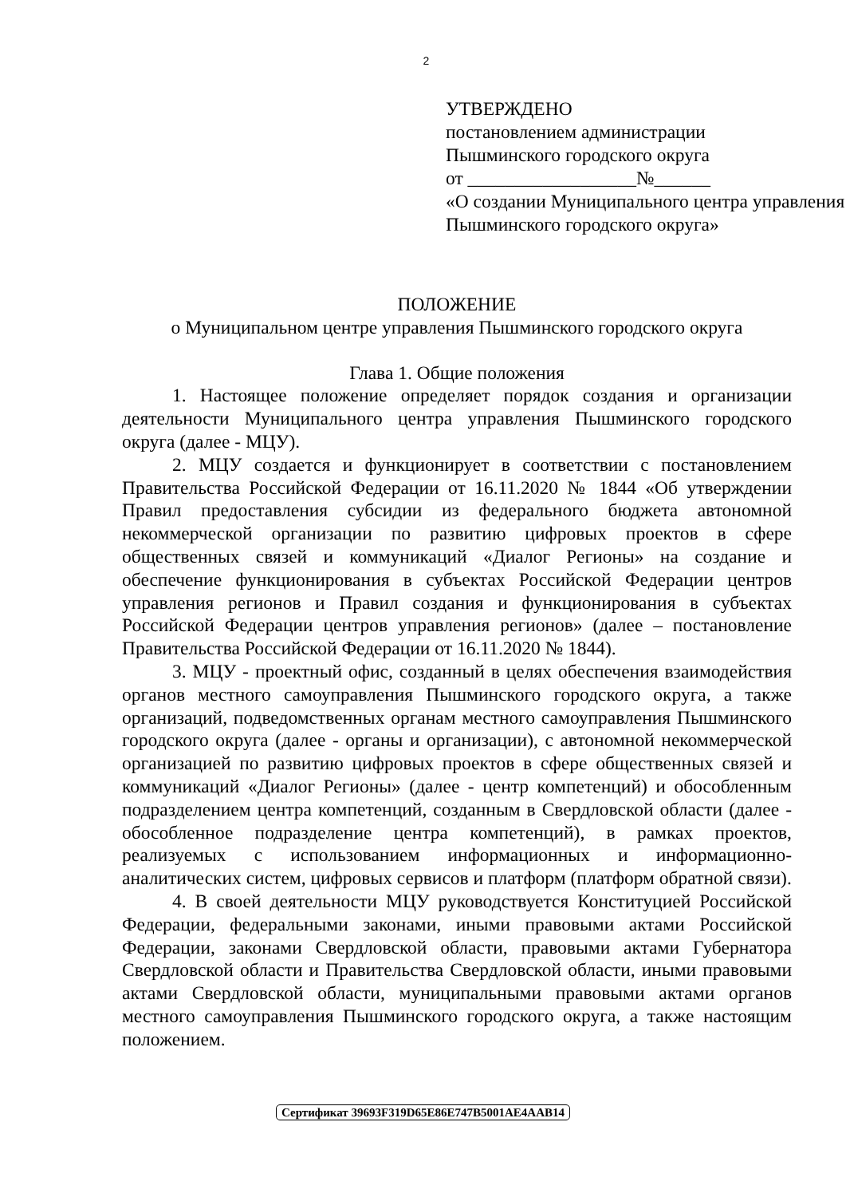2
УТВЕРЖДЕНО
постановлением администрации
Пышминского городского округа
от __________________№______
«О создании Муниципального центра управления Пышминского городского округа»
ПОЛОЖЕНИЕ
о Муниципальном центре управления Пышминского городского округа
Глава 1. Общие положения
1. Настоящее положение определяет порядок создания и организации деятельности Муниципального центра управления Пышминского городского округа (далее - МЦУ).
2. МЦУ создается и функционирует в соответствии с постановлением Правительства Российской Федерации от 16.11.2020 № 1844 «Об утверждении Правил предоставления субсидии из федерального бюджета автономной некоммерческой организации по развитию цифровых проектов в сфере общественных связей и коммуникаций «Диалог Регионы» на создание и обеспечение функционирования в субъектах Российской Федерации центров управления регионов и Правил создания и функционирования в субъектах Российской Федерации центров управления регионов» (далее – постановление Правительства Российской Федерации от 16.11.2020 № 1844).
3. МЦУ - проектный офис, созданный в целях обеспечения взаимодействия органов местного самоуправления Пышминского городского округа, а также организаций, подведомственных органам местного самоуправления Пышминского городского округа (далее - органы и организации), с автономной некоммерческой организацией по развитию цифровых проектов в сфере общественных связей и коммуникаций «Диалог Регионы» (далее - центр компетенций) и обособленным подразделением центра компетенций, созданным в Свердловской области (далее - обособленное подразделение центра компетенций), в рамках проектов, реализуемых с использованием информационных и информационно-аналитических систем, цифровых сервисов и платформ (платформ обратной связи).
4. В своей деятельности МЦУ руководствуется Конституцией Российской Федерации, федеральными законами, иными правовыми актами Российской Федерации, законами Свердловской области, правовыми актами Губернатора Свердловской области и Правительства Свердловской области, иными правовыми актами Свердловской области, муниципальными правовыми актами органов местного самоуправления Пышминского городского округа, а также настоящим положением.
Сертификат 39693F319D65E86E747B5001AE4AAB14